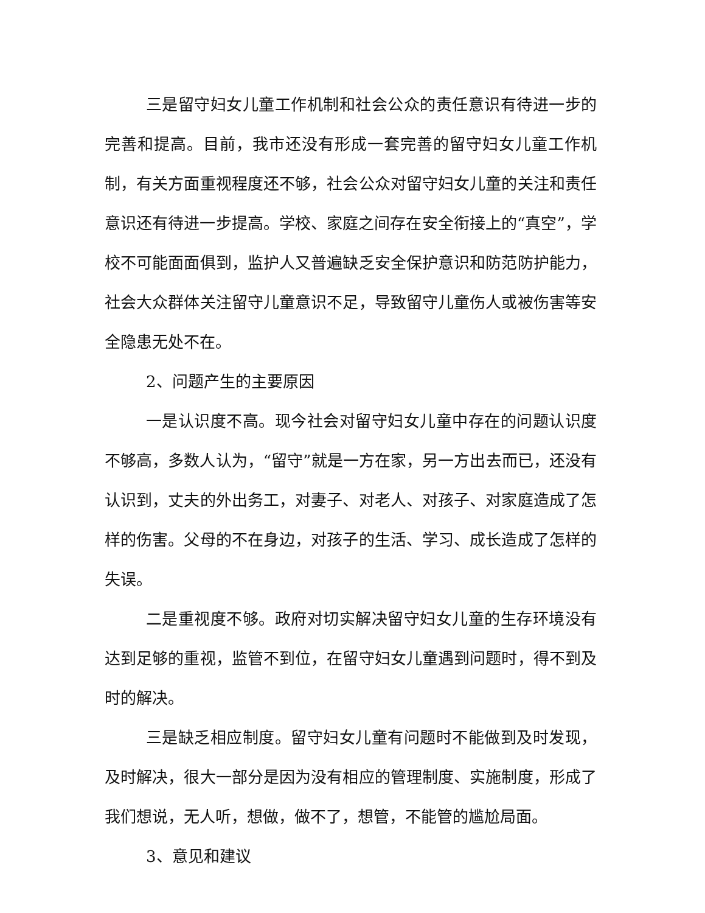三是留守妇女儿童工作机制和社会公众的责任意识有待进一步的完善和提高。目前，我市还没有形成一套完善的留守妇女儿童工作机制，有关方面重视程度还不够，社会公众对留守妇女儿童的关注和责任意识还有待进一步提高。学校、家庭之间存在安全衔接上的“真空”，学校不可能面面俱到，监护人又普遍缺乏安全保护意识和防范防护能力，社会大众群体关注留守儿童意识不足，导致留守儿童伤人或被伤害等安全隐患无处不在。
2、问题产生的主要原因
一是认识度不高。现今社会对留守妇女儿童中存在的问题认识度不够高，多数人认为，“留守”就是一方在家，另一方出去而已，还没有认识到，丈夫的外出务工，对妻子、对老人、对孩子、对家庭造成了怎样的伤害。父母的不在身边，对孩子的生活、学习、成长造成了怎样的失误。
二是重视度不够。政府对切实解决留守妇女儿童的生存环境没有达到足够的重视，监管不到位，在留守妇女儿童遇到问题时，得不到及时的解决。
三是缺乏相应制度。留守妇女儿童有问题时不能做到及时发现，及时解决，很大一部分是因为没有相应的管理制度、实施制度，形成了我们想说，无人听，想做，做不了，想管，不能管的尴尬局面。
3、意见和建议